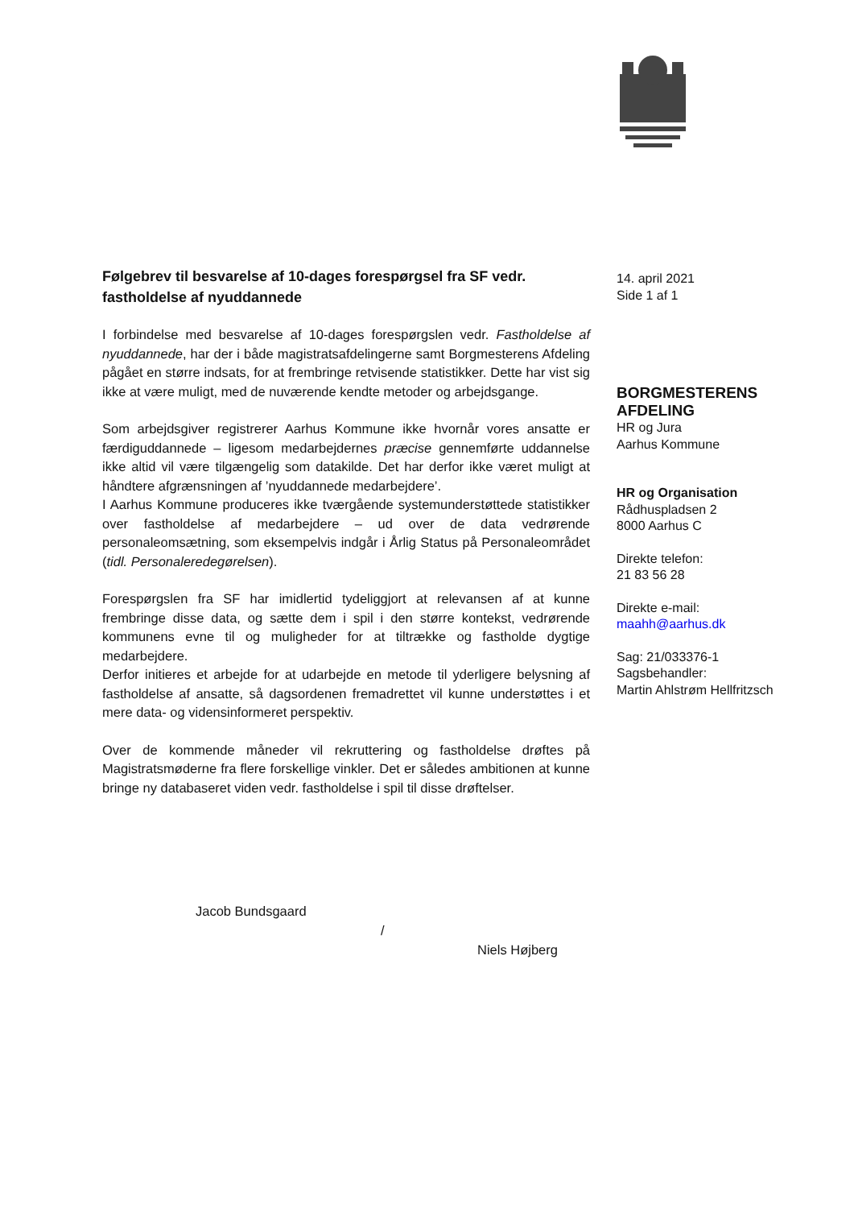Følgebrev til besvarelse af 10-dages forespørgsel fra SF vedr. fastholdelse af nyuddannede
I forbindelse med besvarelse af 10-dages forespørgslen vedr. Fastholdelse af nyuddannede, har der i både magistratsafdelingerne samt Borgmesterens Afdeling pågået en større indsats, for at frembringe retvisende statistikker. Dette har vist sig ikke at være muligt, med de nuværende kendte metoder og arbejdsgange.
Som arbejdsgiver registrerer Aarhus Kommune ikke hvornår vores ansatte er færdiguddannede – ligesom medarbejdernes præcise gennemførte uddannelse ikke altid vil være tilgængelig som datakilde. Det har derfor ikke været muligt at håndtere afgrænsningen af ’nyuddannede medarbejdere’.
I Aarhus Kommune produceres ikke tværgående systemunderstøttede statistikker over fastholdelse af medarbejdere – ud over de data vedrørende personaleomsætning, som eksempelvis indgår i Årlig Status på Personaleområdet (tidl. Personaleredegørelsen).
Forespørgslen fra SF har imidlertid tydeliggjort at relevansen af at kunne frembringe disse data, og sætte dem i spil i den større kontekst, vedrørende kommunens evne til og muligheder for at tiltrække og fastholde dygtige medarbejdere.
Derfor initieres et arbejde for at udarbejde en metode til yderligere belysning af fastholdelse af ansatte, så dagsordenen fremadrettet vil kunne understøttes i et mere data- og vidensinformeret perspektiv.
Over de kommende måneder vil rekruttering og fastholdelse drøftes på Magistratsmøderne fra flere forskellige vinkler. Det er således ambitionen at kunne bringe ny databaseret viden vedr. fastholdelse i spil til disse drøftelser.
Jacob Bundsgaard
/
Niels Højberg
14. april 2021
Side 1 af 1
BORGMESTERENS AFDELING
HR og Jura
Aarhus Kommune
HR og Organisation
Rådhuspladsen 2
8000 Aarhus C
Direkte telefon:
21 83 56 28
Direkte e-mail:
maahh@aarhus.dk
Sag: 21/033376-1
Sagsbehandler:
Martin Ahlstrøm Hellfritzsch